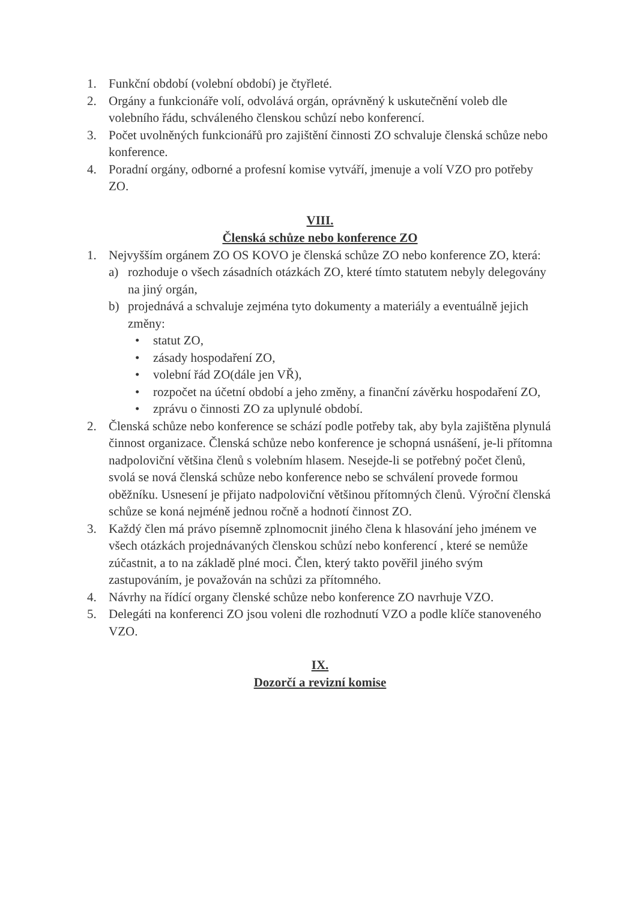1. Funkční období (volební období) je čtyřleté.
2. Orgány a funkcionáře volí, odvolává orgán, oprávněný k uskutečnění voleb dle volebního řádu, schváleného členskou schůzí nebo konferencí.
3. Počet uvolněných funkcionářů pro zajištění činnosti ZO schvaluje členská schůze nebo konference.
4. Poradní orgány, odborné a profesní komise vytváří, jmenuje a volí VZO pro potřeby ZO.
VIII.
Členská schůze nebo konference ZO
1. Nejvyšším orgánem ZO OS KOVO je členská schůze ZO nebo konference ZO, která:
a) rozhoduje o všech zásadních otázkách ZO, které tímto statutem nebyly delegovány na jiný orgán,
b) projednává a schvaluje zejména tyto dokumenty a materiály a eventuálně jejich změny:
• statut ZO,
• zásady hospodaření ZO,
• volební řád ZO(dále jen VŘ),
• rozpočet na účetní období a jeho změny, a finanční závěrku hospodaření ZO,
• zprávu o činnosti ZO za uplynulé období.
2. Členská schůze nebo konference se schází podle potřeby tak, aby byla zajištěna plynulá činnost organizace. Členská schůze nebo konference je schopná usnášení, je-li přítomna nadpoloviční většina členů s volebním hlasem. Nesejde-li se potřebný počet členů, svolá se nová členská schůze nebo konference nebo se schválení provede formou oběžníku. Usnesení je přijato nadpoloviční většinou přítomných členů. Výroční členská schůze se koná nejméně jednou ročně a hodnotí činnost ZO.
3. Každý člen má právo písemně zplnomocnit jiného člena k hlasování jeho jménem ve všech otázkách projednávaných členskou schůzí nebo konferencí , které se nemůže zúčastnit, a to na základě plné moci. Člen, který takto pověřil jiného svým zastupováním, je považován na schůzi za přítomného.
4. Návrhy na řídící organy členské schůze nebo konference ZO navrhuje VZO.
5. Delegáti na konferenci ZO jsou voleni dle rozhodnutí VZO a podle klíče stanoveného VZO.
IX.
Dozorčí a revizní komise